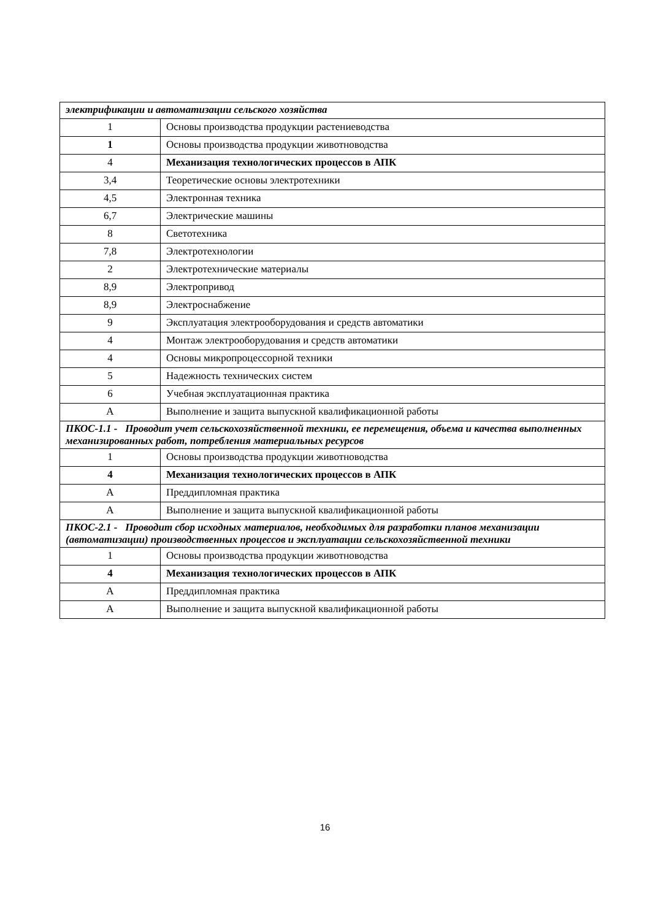| электрификации и автоматизации сельского хозяйства | |
| 1 | Основы производства продукции растениеводства |
| 1 | Основы производства продукции животноводства |
| 4 | Механизация технологических процессов в АПК |
| 3,4 | Теоретические основы электротехники |
| 4,5 | Электронная техника |
| 6,7 | Электрические машины |
| 8 | Светотехника |
| 7,8 | Электротехнологии |
| 2 | Электротехнические материалы |
| 8,9 | Электропривод |
| 8,9 | Электроснабжение |
| 9 | Эксплуатация электрооборудования и средств автоматики |
| 4 | Монтаж электрооборудования и средств автоматики |
| 4 | Основы микропроцессорной техники |
| 5 | Надежность технических систем |
| 6 | Учебная эксплуатационная практика |
| А | Выполнение и защита выпускной квалификационной работы |
| ПКОС-1.1 - Проводит учет сельскохозяйственной техники, ее перемещения, объема и качества выполненных механизированных работ, потребления материальных ресурсов | |
| 1 | Основы производства продукции животноводства |
| 4 | Механизация технологических процессов в АПК |
| А | Преддипломная практика |
| А | Выполнение и защита выпускной квалификационной работы |
| ПКОС-2.1 - Проводит сбор исходных материалов, необходимых для разработки планов механизации (автоматизации) производственных процессов и эксплуатации сельскохозяйственной техники | |
| 1 | Основы производства продукции животноводства |
| 4 | Механизация технологических процессов в АПК |
| А | Преддипломная практика |
| А | Выполнение и защита выпускной квалификационной работы |
16